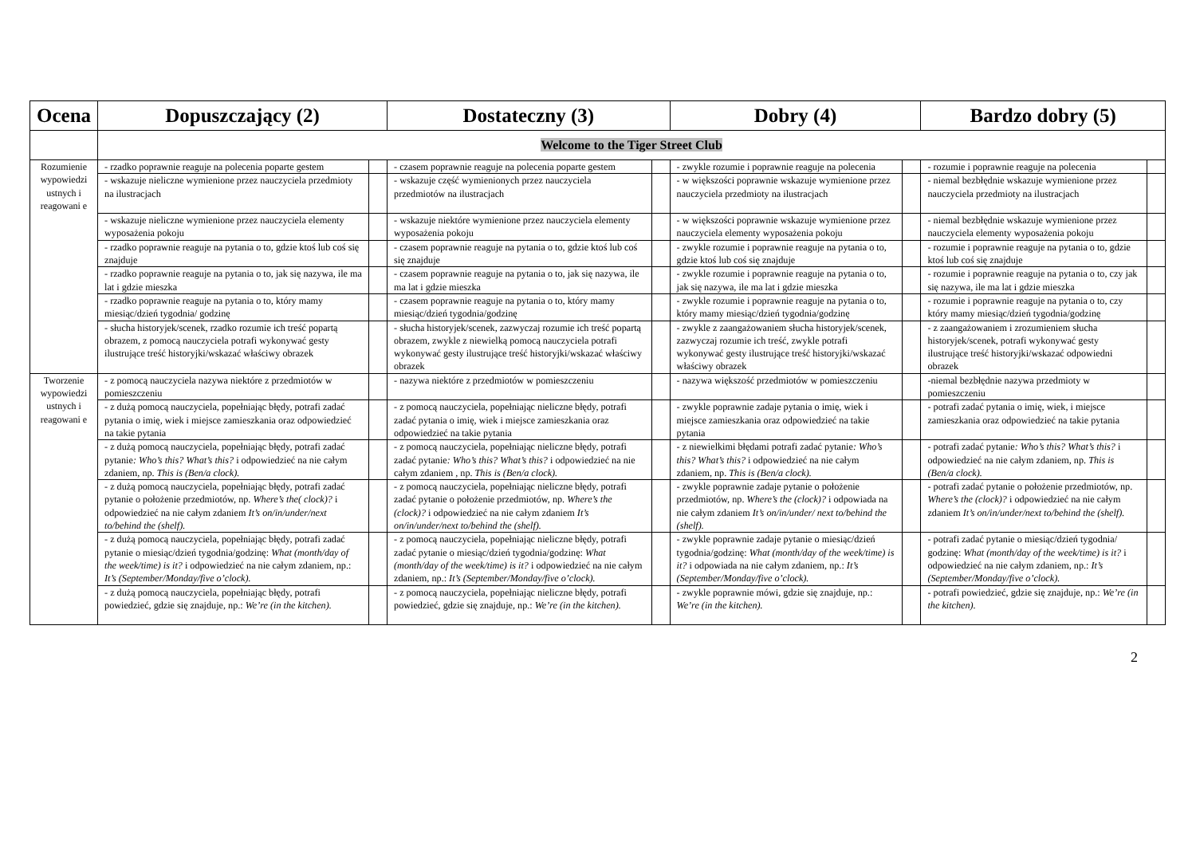| Ocena | Dopuszczający (2) | | Dostateczny (3) | | Dobry (4) | | Bardzo dobry (5) | |
| --- | --- | --- | --- | --- | --- | --- | --- | --- |
| | Welcome to the Tiger Street Club | | | | | | | |
| Rozumienie wypowiedzi ustnych i reagowani e | - rzadko poprawnie reaguje na polecenia poparte gestem | | - czasem poprawnie reaguje na polecenia poparte gestem | | - zwykle rozumie i poprawnie reaguje na polecenia | | - rozumie i poprawnie reaguje na polecenia | |
| | - wskazuje nieliczne wymienione przez nauczyciela przedmioty na ilustracjach | | - wskazuje część wymienionych przez nauczyciela przedmiotów na ilustracjach | | - w większości poprawnie wskazuje wymienione przez nauczyciela przedmioty na ilustracjach | | - niemal bezbłędnie wskazuje wymienione przez nauczyciela przedmioty na ilustracjach | |
| | - wskazuje nieliczne wymienione przez nauczyciela elementy wyposażenia pokoju | | - wskazuje niektóre wymienione przez nauczyciela elementy wyposażenia pokoju | | - w większości poprawnie wskazuje wymienione przez nauczyciela elementy wyposażenia pokoju | | - niemal bezbłędnie wskazuje wymienione przez nauczyciela elementy wyposażenia pokoju | |
| | - rzadko poprawnie reaguje na pytania o to, gdzie ktoś lub coś się znajduje | | - czasem poprawnie reaguje na pytania o to, gdzie ktoś lub coś się znajduje | | - zwykle rozumie i poprawnie reaguje na pytania o to, gdzie ktoś lub coś się znajduje | | - rozumie i poprawnie reaguje na pytania o to, gdzie ktoś lub coś się znajduje | |
| | - rzadko poprawnie reaguje na pytania o to, jak się nazywa, ile ma lat i gdzie mieszka | | - czasem poprawnie reaguje na pytania o to, jak się nazywa, ile ma lat i gdzie mieszka | | - zwykle rozumie i poprawnie reaguje na pytania o to, jak się nazywa, ile ma lat i gdzie mieszka | | - rozumie i poprawnie reaguje na pytania o to, czy jak się nazywa, ile ma lat i gdzie mieszka | |
| | - rzadko poprawnie reaguje na pytania o to, który mamy miesiąc/dzień tygodnia/ godzinę | | - czasem poprawnie reaguje na pytania o to, który mamy miesiąc/dzień tygodnia/godzinę | | - zwykle rozumie i poprawnie reaguje na pytania o to, który mamy miesiąc/dzień tygodnia/godzinę | | - rozumie i poprawnie reaguje na pytania o to, czy który mamy miesiąc/dzień tygodnia/godzinę | |
| | - słucha historyjek/scenek, rzadko rozumie ich treść popartą obrazem, z pomocą nauczyciela potrafi wykonywać gesty ilustrujące treść historyjki/wskazać właściwy obrazek | | - słucha historyjek/scenek, zazwyczaj rozumie ich treść popartą obrazem, zwykle z niewielką pomocą nauczyciela potrafi wykonywać gesty ilustrujące treść historyjki/wskazać właściwy obrazek | | - zwykle z zaangażowaniem słucha historyjek/scenek, zazwyczaj rozumie ich treść, zwykle potrafi wykonywać gesty ilustrujące treść historyjki/wskazać właściwy obrazek | | - z zaangażowaniem i zrozumieniem słucha historyjek/scenek, potrafi wykonywać gesty ilustrujące treść historyjki/wskazać odpowiedni obrazek | |
| Tworzenie wypowiedzi ustnych i reagowani e | - z pomocą nauczyciela nazywa niektóre z przedmiotów w pomieszczeniu | | - nazywa niektóre z przedmiotów w pomieszczeniu | | - nazywa większość przedmiotów w pomieszczeniu | | -niemal bezbłędnie nazywa przedmioty w pomieszczeniu | |
| | - z dużą pomocą nauczyciela, popełniając błędy, potrafi zadać pytania o imię, wiek i miejsce zamieszkania oraz odpowiedzieć na takie pytania | | - z pomocą nauczyciela, popełniając nieliczne błędy, potrafi zadać pytania o imię, wiek i miejsce zamieszkania oraz odpowiedzieć na takie pytania | | - zwykle poprawnie zadaje pytania o imię, wiek i miejsce zamieszkania oraz odpowiedzieć na takie pytania | | - potrafi zadać pytania o imię, wiek, i miejsce zamieszkania oraz odpowiedzieć na takie pytania | |
| | - z dużą pomocą nauczyciela, popełniając błędy, potrafi zadać pytanie : Who’s this? What’s this? i odpowiedzieć na nie całym zdaniem, np. This is (Ben/a clock). | | - z pomocą nauczyciela, popełniając nieliczne błędy, potrafi zadać pytanie : Who’s this? What’s this? i odpowiedzieć na nie całym zdaniem , np. This is (Ben/a clock). | | - z niewielkimi błędami potrafi zadać pytanie : Who’s this? What’s this? i odpowiedzieć na nie całym zdaniem, np. This is (Ben/a clock). | | - potrafi zadać pytanie : Who’s this? What’s this? i odpowiedzieć na nie całym zdaniem, np. This is (Ben/a clock). | |
| | - z dużą pomocą nauczyciela, popełniając błędy, potrafi zadać pytanie o położenie przedmiotów, np. Where’s the( clock)? i odpowiedzieć na nie całym zdaniem It’s on/in/under/next to/behind the (shelf). | | - z pomocą nauczyciela, popełniając nieliczne błędy, potrafi zadać pytanie o położenie przedmiotów, np. Where’s the (clock)? i odpowiedzieć na nie całym zdaniem It’s on/in/under/next to/behind the (shelf). | | - zwykle poprawnie zadaje pytanie o położenie przedmiotów, np. Where’s the (clock)? i odpowiada na nie całym zdaniem It’s on/in/under/ next to/behind the (shelf). | | - potrafi zadać pytanie o położenie przedmiotów, np. Where’s the (clock)? i odpowiedzieć na nie całym zdaniem It’s on/in/under/next to/behind the (shelf). | |
| | - z dużą pomocą nauczyciela, popełniając błędy, potrafi zadać pytanie o miesiąc/dzień tygodnia/godzinę: What (month/day of the week/time) is it? i odpowiedzieć na nie całym zdaniem, np.: It’s (September/Monday/five o’clock). | | - z pomocą nauczyciela, popełniając nieliczne błędy, potrafi zadać pytanie o miesiąc/dzień tygodnia/godzinę: What (month/day of the week/time) is it? i odpowiedzieć na nie całym zdaniem, np.: It’s (September/Monday/five o’clock). | | - zwykle poprawnie zadaje pytanie o miesiąc/dzień tygodnia/godzinę: What (month/day of the week/time) is it? i odpowiada na nie całym zdaniem, np.: It’s (September/Monday/five o’clock). | | - potrafi zadać pytanie o miesiąc/dzień tygodnia/ godzinę: What (month/day of the week/time) is it? i odpowiedzieć na nie całym zdaniem, np.: It’s (September/Monday/five o’clock). | |
| | - z dużą pomocą nauczyciela, popełniając błędy, potrafi powiedzieć, gdzie się znajduje, np.: We’re (in the kitchen). | | - z pomocą nauczyciela, popełniając nieliczne błędy, potrafi powiedzieć, gdzie się znajduje, np.: We’re (in the kitchen). | | - zwykle poprawnie mówi, gdzie się znajduje, np.: We’re (in the kitchen). | | - potrafi powiedzieć, gdzie się znajduje, np.: We’re (in the kitchen). | |
2